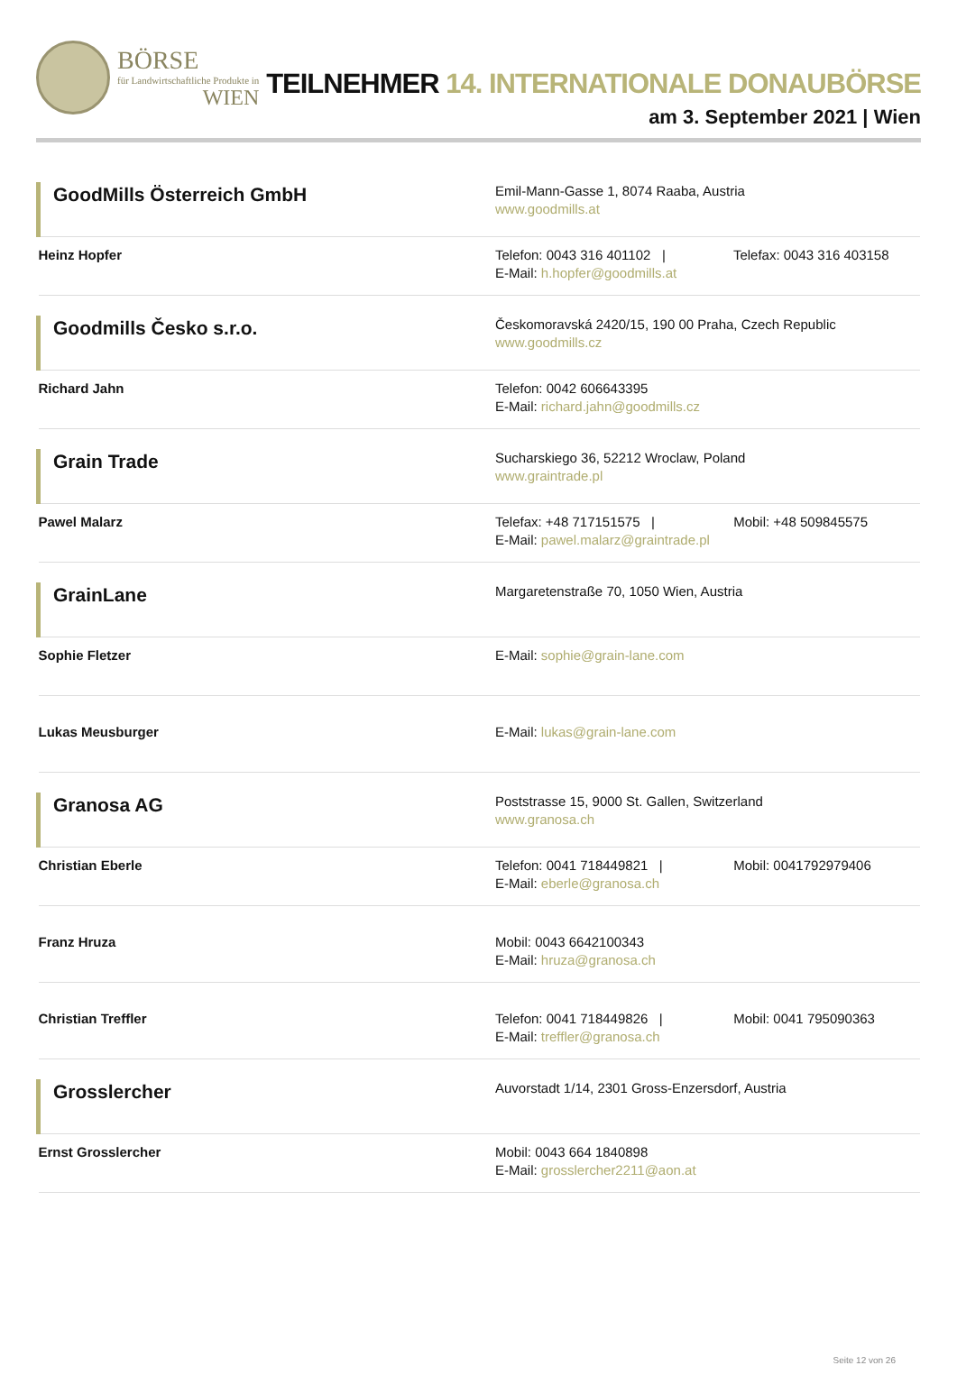BÖRSE
für Landwirtschaftliche Produkte in
WIEN
TEILNEHMER 14. INTERNATIONALE DONAUBÖRSE
am 3. September 2021 | Wien
| GoodMills Österreich GmbH | Emil-Mann-Gasse 1, 8074 Raaba, Austria www.goodmills.at |
| Heinz Hopfer | Telefon: 0043 316 401102 / Telefax: 0043 316 403158 E-Mail: h.hopfer@goodmills.at |
| Goodmills Česko s.r.o. | Českomoravská 2420/15, 190 00 Praha, Czech Republic www.goodmills.cz |
| Richard Jahn | Telefon: 0042 606643395 E-Mail: richard.jahn@goodmills.cz |
| Grain Trade | Sucharskiego 36, 52212 Wroclaw, Poland www.graintrade.pl |
| Pawel Malarz | Telefax: +48 717151575 / Mobil: +48 509845575 E-Mail: pawel.malarz@graintrade.pl |
| GrainLane | Margaretenstraße 70, 1050 Wien, Austria |
| Sophie Fletzer | E-Mail: sophie@grain-lane.com |
| Lukas Meusburger | E-Mail: lukas@grain-lane.com |
| Granosa AG | Poststrasse 15, 9000 St. Gallen, Switzerland www.granosa.ch |
| Christian Eberle | Telefon: 0041 718449821 / Mobil: 0041792979406 E-Mail: eberle@granosa.ch |
| Franz Hruza | Mobil: 0043 6642100343 E-Mail: hruza@granosa.ch |
| Christian Treffler | Telefon: 0041 718449826 / Mobil: 0041 795090363 E-Mail: treffler@granosa.ch |
| Grosslercher | Auvorstadt 1/14, 2301 Gross-Enzersdorf, Austria |
| Ernst Grosslercher | Mobil: 0043 664 1840898 E-Mail: grosslercher2211@aon.at |
Seite 12 von 26